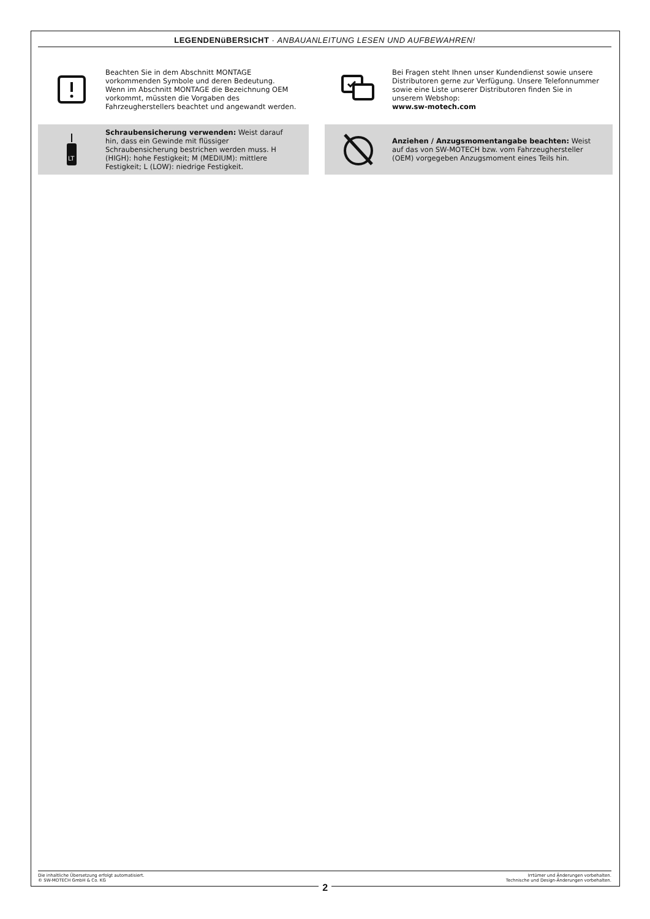LEGENDENüBERSICHT · ANBAUANLEITUNG LESEN UND AUFBEWAHREN!
Beachten Sie in dem Abschnitt MONTAGE vorkommenden Symbole und deren Bedeutung. Wenn im Abschnitt MONTAGE die Bezeichnung OEM vorkommt, müssten die Vorgaben des Fahrzeugherstellers beachtet und angewandt werden.
Bei Fragen steht Ihnen unser Kundendienst sowie unsere Distributoren gerne zur Verfügung. Unsere Telefonnummer sowie eine Liste unserer Distributoren finden Sie in unserem Webshop:
www.sw-motech.com
LT
Schraubensicherung verwenden: Weist darauf hin, dass ein Gewinde mit flüssiger Schraubensicherung bestrichen werden muss. H (HIGH): hohe Festigkeit; M (MEDIUM): mittlere Festigkeit; L (LOW): niedrige Festigkeit.
Anziehen / Anzugsmomentangabe beachten: Weist auf das von SW-MOTECH bzw. vom Fahrzeughersteller (OEM) vorgegeben Anzugsmoment eines Teils hin.
Die inhaltliche Übersetzung erfolgt automatisiert.
© SW-MOTECH GmbH & Co. KG
2
Irrtümer und Änderungen vorbehalten.
Technische und Design-Änderungen vorbehalten.